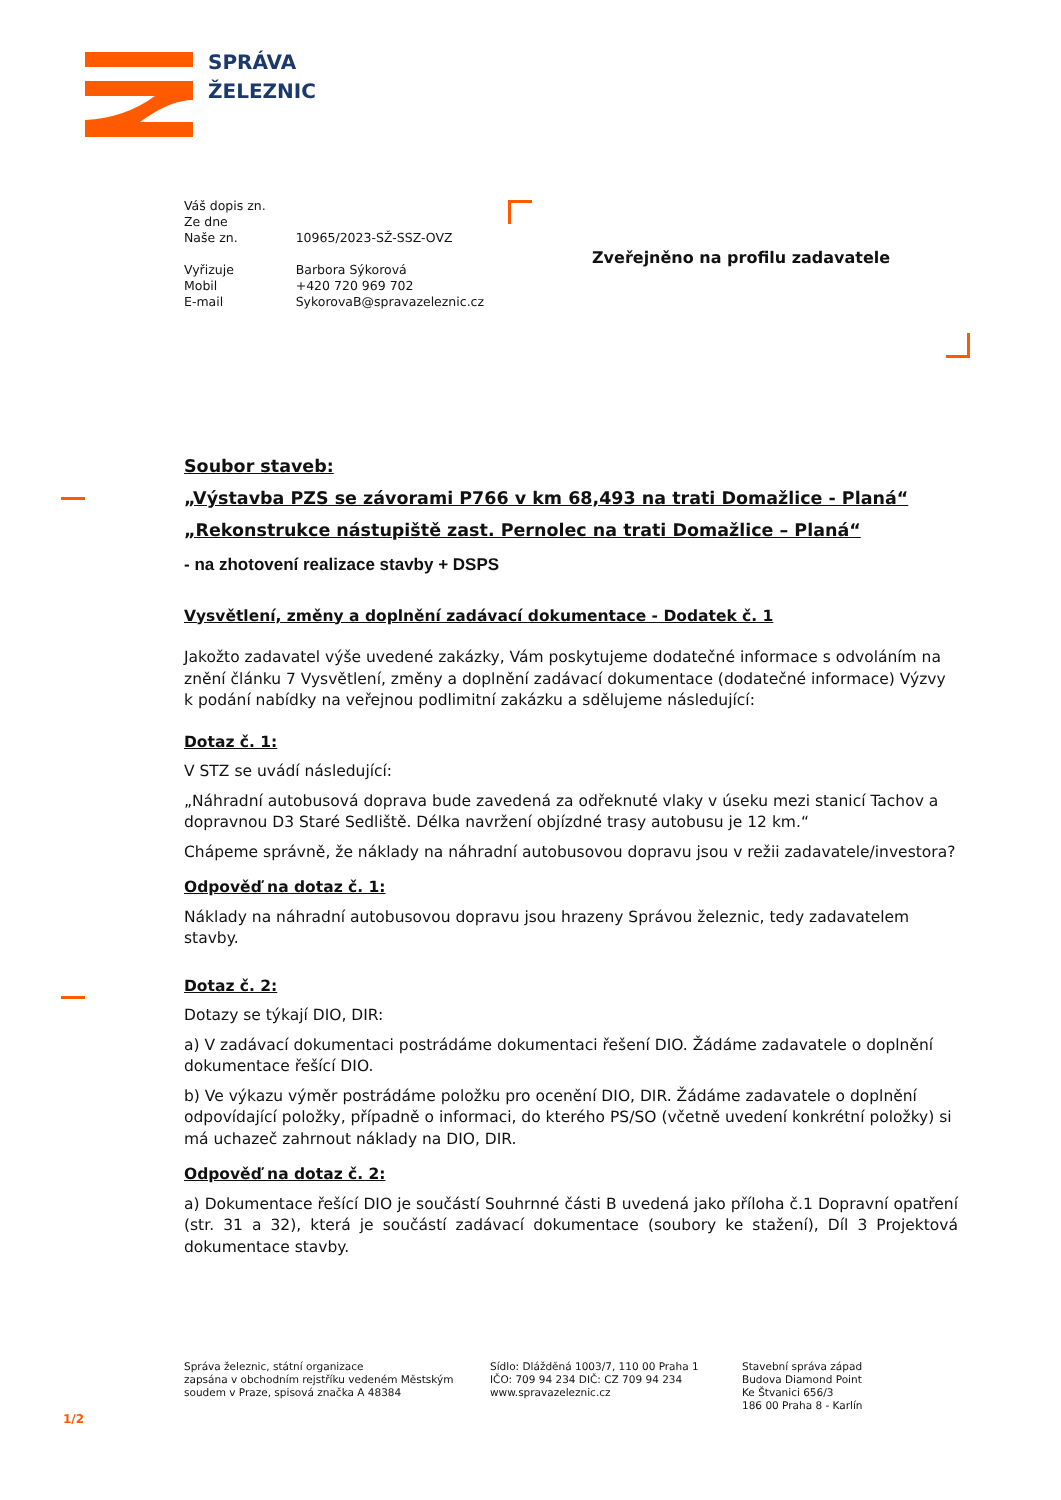SPRÁVA
ŽELEZNIC
| Váš dopis zn. | |
| Ze dne | |
| Naše zn. | 10965/2023-SŽ-SSZ-OVZ |
| Vyřizuje | Barbora Sýkorová |
| Mobil | +420 720 969 702 |
| E-mail | SykorovaB@spravazeleznic.cz |
Zveřejněno na profilu zadavatele
Soubor staveb:
„Výstavba PZS se závorami P766 v km 68,493 na trati Domažlice - Planá“
„Rekonstrukce nástupiště zast. Pernolec na trati Domažlice – Planá“
- na zhotovení realizace stavby + DSPS
Vysvětlení, změny a doplnění zadávací dokumentace - Dodatek č. 1
Jakožto zadavatel výše uvedené zakázky, Vám poskytujeme dodatečné informace s odvoláním na znění článku 7 Vysvětlení, změny a doplnění zadávací dokumentace (dodatečné informace) Výzvy k podání nabídky na veřejnou podlimitní zakázku a sdělujeme následující:
Dotaz č. 1:
V STZ se uvádí následující:
„Náhradní autobusová doprava bude zavedená za odřeknuté vlaky v úseku mezi stanicí Tachov a dopravnou D3 Staré Sedliště. Délka navržení objízdné trasy autobusu je 12 km.“
Chápeme správně, že náklady na náhradní autobusovou dopravu jsou v režii zadavatele/investora?
Odpověď na dotaz č. 1:
Náklady na náhradní autobusovou dopravu jsou hrazeny Správou železnic, tedy zadavatelem stavby.
Dotaz č. 2:
Dotazy se týkají DIO, DIR:
a) V zadávací dokumentaci postrádáme dokumentaci řešení DIO. Žádáme zadavatele o doplnění dokumentace řešící DIO.
b) Ve výkazu výměr postrádáme položku pro ocenění DIO, DIR. Žádáme zadavatele o doplnění odpovídající položky, případně o informaci, do kterého PS/SO (včetně uvedení konkrétní položky) si má uchazeč zahrnout náklady na DIO, DIR.
Odpověď na dotaz č. 2:
a) Dokumentace řešící DIO je součástí Souhrnné části B uvedená jako příloha č.1 Dopravní opatření (str. 31 a 32), která je součástí zadávací dokumentace (soubory ke stažení), Díl 3 Projektová dokumentace stavby.
Správa železnic, státní organizace
zapsána v obchodním rejstříku vedeném Městským
soudem v Praze, spisová značka A 48384
Sídlo: Dlážděná 1003/7, 110 00 Praha 1
IČO: 709 94 234 DIČ: CZ 709 94 234
www.spravazeleznic.cz
Stavební správa západ
Budova Diamond Point
Ke Štvanici 656/3
186 00 Praha 8 - Karlín
1/2